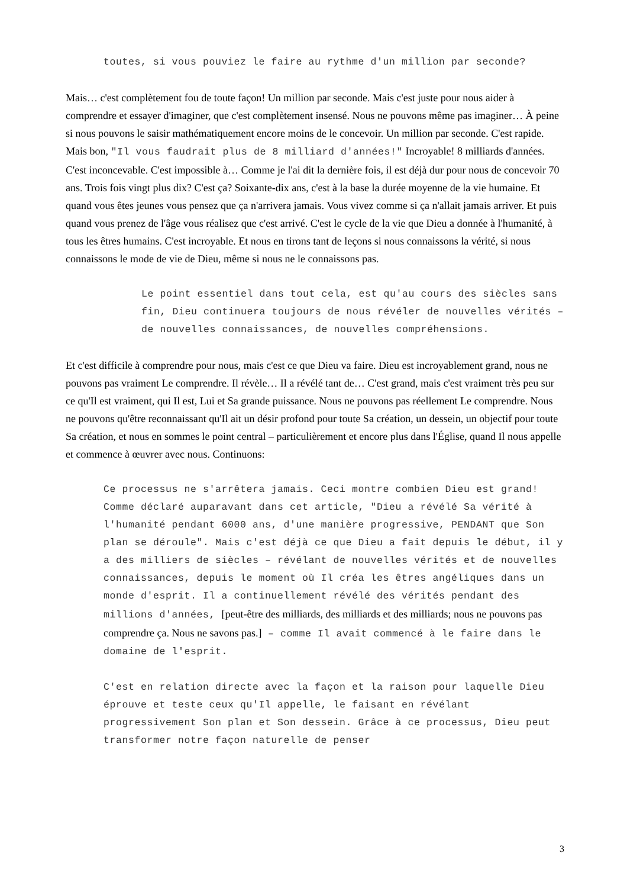toutes, si vous pouviez le faire au rythme d'un million par seconde?
Mais… c'est complètement fou de toute façon! Un million par seconde. Mais c'est juste pour nous aider à comprendre et essayer d'imaginer, que c'est complètement insensé. Nous ne pouvons même pas imaginer… À peine si nous pouvons le saisir mathématiquement encore moins de le concevoir. Un million par seconde. C'est rapide. Mais bon, "Il vous faudrait plus de 8 milliard d'années!" Incroyable! 8 milliards d'années. C'est inconcevable. C'est impossible à… Comme je l'ai dit la dernière fois, il est déjà dur pour nous de concevoir 70 ans. Trois fois vingt plus dix? C'est ça? Soixante-dix ans, c'est à la base la durée moyenne de la vie humaine. Et quand vous êtes jeunes vous pensez que ça n'arrivera jamais. Vous vivez comme si ça n'allait jamais arriver. Et puis quand vous prenez de l'âge vous réalisez que c'est arrivé. C'est le cycle de la vie que Dieu a donnée à l'humanité, à tous les êtres humains. C'est incroyable. Et nous en tirons tant de leçons si nous connaissons la vérité, si nous connaissons le mode de vie de Dieu, même si nous ne le connaissons pas.
Le point essentiel dans tout cela, est qu'au cours des siècles sans fin, Dieu continuera toujours de nous révéler de nouvelles vérités – de nouvelles connaissances, de nouvelles compréhensions.
Et c'est difficile à comprendre pour nous, mais c'est ce que Dieu va faire. Dieu est incroyablement grand, nous ne pouvons pas vraiment Le comprendre. Il révèle… Il a révélé tant de… C'est grand, mais c'est vraiment très peu sur ce qu'Il est vraiment, qui Il est, Lui et Sa grande puissance. Nous ne pouvons pas réellement Le comprendre. Nous ne pouvons qu'être reconnaissant qu'Il ait un désir profond pour toute Sa création, un dessein, un objectif pour toute Sa création, et nous en sommes le point central – particulièrement et encore plus dans l'Église, quand Il nous appelle et commence à œuvrer avec nous. Continuons:
Ce processus ne s'arrêtera jamais. Ceci montre combien Dieu est grand! Comme déclaré auparavant dans cet article, "Dieu a révélé Sa vérité à l'humanité pendant 6000 ans, d'une manière progressive, PENDANT que Son plan se déroule". Mais c'est déjà ce que Dieu a fait depuis le début, il y a des milliers de siècles – révélant de nouvelles vérités et de nouvelles connaissances, depuis le moment où Il créa les êtres angéliques dans un monde d'esprit. Il a continuellement révélé des vérités pendant des millions d'années, [peut-être des milliards, des milliards et des milliards; nous ne pouvons pas comprendre ça. Nous ne savons pas.] – comme Il avait commencé à le faire dans le domaine de l'esprit.
C'est en relation directe avec la façon et la raison pour laquelle Dieu éprouve et teste ceux qu'Il appelle, le faisant en révélant progressivement Son plan et Son dessein. Grâce à ce processus, Dieu peut transformer notre façon naturelle de penser
3